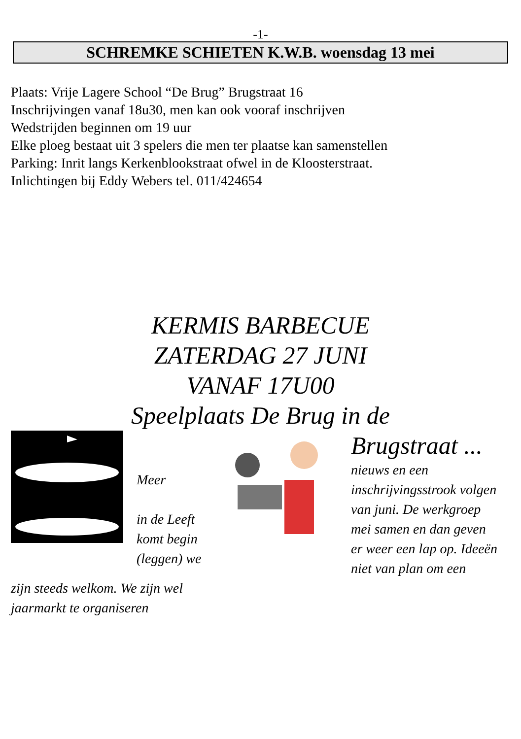-1-
SCHREMKE SCHIETEN K.W.B. woensdag 13 mei
Plaats: Vrije Lagere School “De Brug” Brugstraat 16
Inschrijvingen vanaf 18u30, men kan ook vooraf inschrijven
Wedstrijden beginnen om 19 uur
Elke ploeg bestaat uit 3 spelers die men ter plaatse kan samenstellen
Parking: Inrit langs Kerkenblookstraat ofwel in de Kloosterstraat.
Inlichtingen bij Eddy Webers tel. 011/424654
KERMIS BARBECUE
ZATERDAG 27 JUNI
VANAF 17U00
Speelplaats De Brug in de
Meer
in de Leeft
komt begin
(leggen) we
Brugstraat ...
nieuws en een
inschrijvingsstrook volgen
van juni. De werkgroep
mei samen en dan geven
er weer een lap op. Ideeën
niet van plan om een
zijn steeds welkom. We zijn wel
jaarmarkt te organiseren